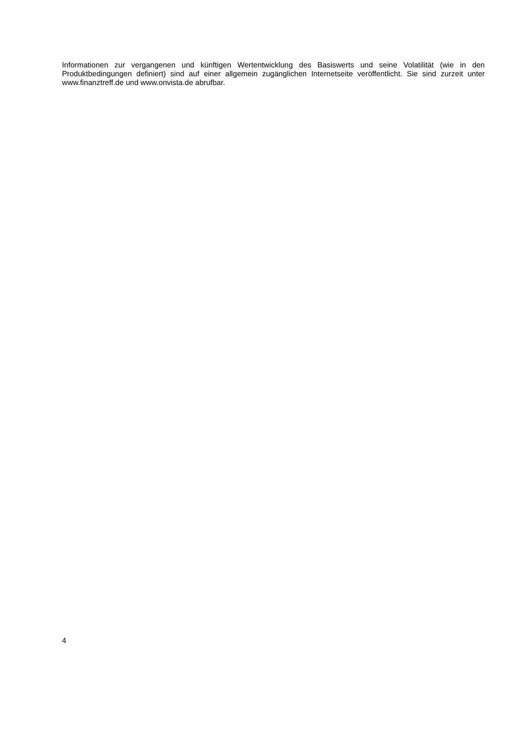Informationen zur vergangenen und künftigen Wertentwicklung des Basiswerts und seine Volatilität (wie in den Produktbedingungen definiert) sind auf einer allgemein zugänglichen Internetseite veröffentlicht. Sie sind zurzeit unter www.finanztreff.de und www.onvista.de abrufbar.
4